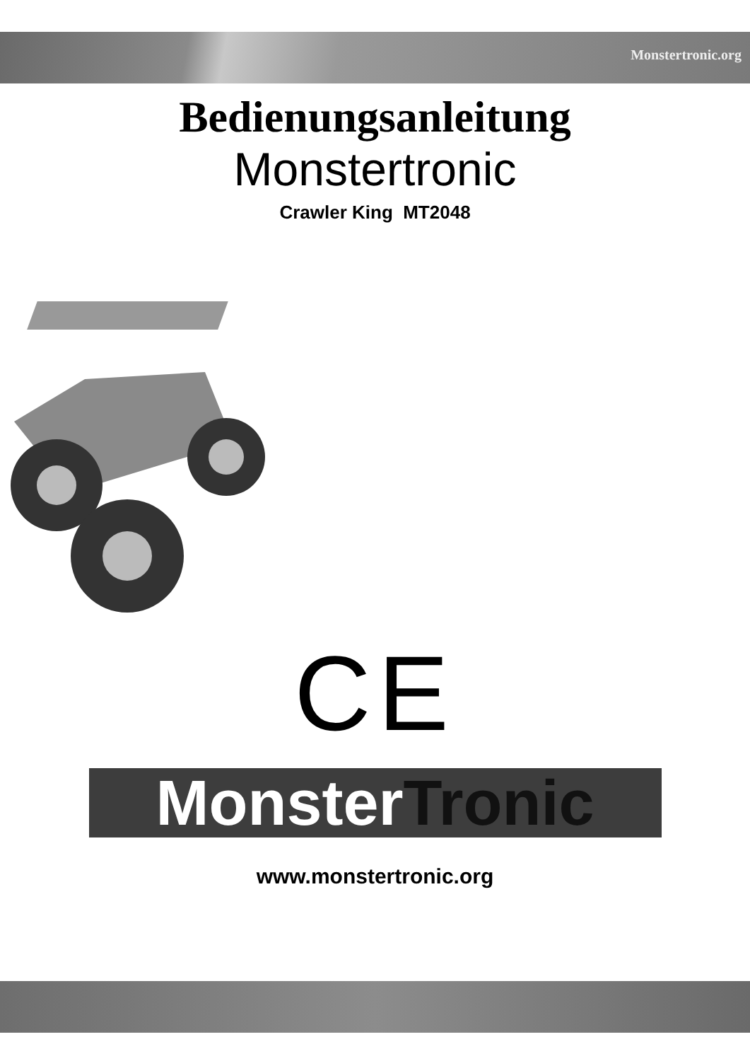Monstertronic.org
Bedienungsanleitung
Monstertronic
Crawler King MT2048
CE
Monster Tronic
www.monstertronic.org